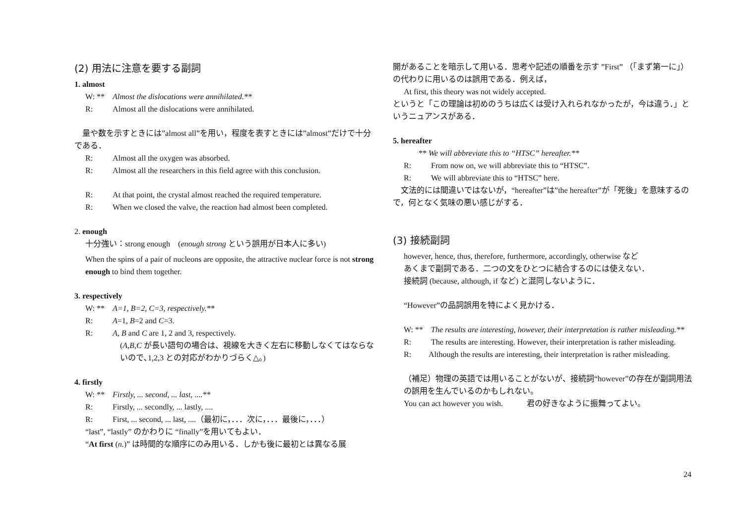(2) 用法に注意を要する副詞
1. almost
W: ** Almost the dislocations were annihilated.**
R: Almost all the dislocations were annihilated.
　量や数を示すときには”almost all”を用い，程度を表すときには”almost”だけで十分である．
R: Almost all the oxygen was absorbed.
R: Almost all the researchers in this field agree with this conclusion.
R: At that point, the crystal almost reached the required temperature.
R: When we closed the valve, the reaction had almost been completed.
2. enough
十分強い：strong enough　(enough strong という誤用が日本人に多い)
When the spins of a pair of nucleons are opposite, the attractive nuclear force is not strong enough to bind them together.
3. respectively
W: ** A=1, B=2, C=3, respectively.**
R: A=1, B=2 and C=3.
R: A, B and C are 1, 2 and 3, respectively.
(A,B,C が長い語句の場合は、視線を大きく左右に移動しなくてはならないので､1,2,3 との対応がわかりづらく△。)
4. firstly
W: ** Firstly, ... second, ... last, ....**
R: Firstly, ... secondly, ... lastly, ....
R: First, ... second, ... last, ....（最初に，．．．次に，．．．最後に，．．．）
“last”, “lastly” のかわりに “finally”を用いてもよい．
“At first (n.)” は時間的な順序にのみ用いる．しかも後に最初とは異なる展
開があることを暗示して用いる．思考や記述の順番を示す ”First” （「まず第一に」）の代わりに用いるのは誤用である．例えば，
At first, this theory was not widely accepted.
というと「この理論は初めのうちは広くは受け入れられなかったが，今は違う．」というニュアンスがある．
5. hereafter
** We will abbreviate this to “HTSC” hereafter.**
R: From now on, we will abbreviate this to “HTSC”.
R: We will abbreviate this to “HTSC” here.
　文法的には間違いではないが，“hereafter”は”the hereafter”が「死後」を意味するので，何となく気味の悪い感じがする．
(3) 接続副詞
however, hence, thus, therefore, furthermore, accordingly, otherwise など
あくまで副詞である．二つの文をひとつに結合するのには使えない．
接続詞 (because, although, if など) と混同しないように．
“However”の品詞誤用を特によく見かける．
W: ** The results are interesting, however, their interpretation is rather misleading.**
R: The results are interesting. However, their interpretation is rather misleading.
R: Although the results are interesting, their interpretation is rather misleading.
（補足）物理の英語では用いることがないが、接続詞“however”の存在が副詞用法の誤用を生んでいるのかもしれない。
You can act however you wish.　　　君の好きなように振舞ってよい。
24